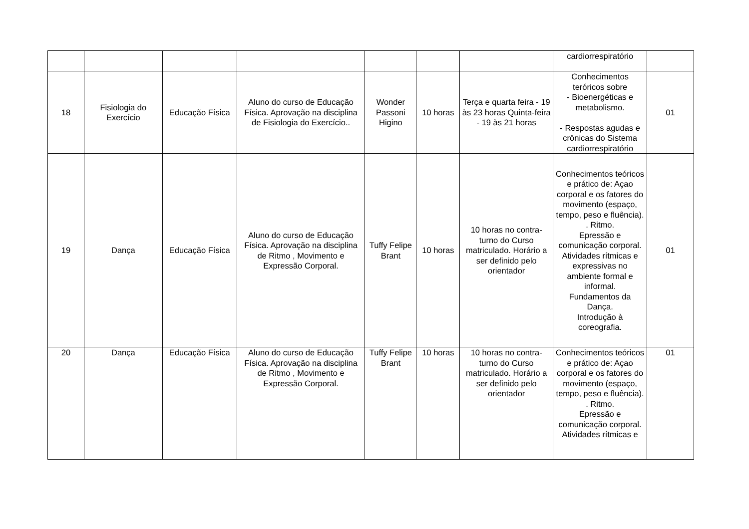| | | | | | | | cardiorrespiratório | |
| 18 | Fisiologia do Exercício | Educação Física | Aluno do curso de Educação Física. Aprovação na disciplina de Fisiologia do Exercício.. | Wonder Passoni Higino | 10 horas | Terça e quarta feira - 19 às 23 horas Quinta-feira - 19 às 21 horas | Conhecimentos teróricos sobre - Bioenergéticas e metabolismo. - Respostas agudas e crônicas do Sistema cardiorrespiratório | 01 |
| 19 | Dança | Educação Física | Aluno do curso de Educação Física. Aprovação na disciplina de Ritmo , Movimento e Expressão Corporal. | Tuffy Felipe Brant | 10 horas | 10 horas no contra-turno do Curso matriculado. Horário a ser definido pelo orientador | Conhecimentos teóricos e prático de: Açao corporal e os fatores do movimento (espaço, tempo, peso e fluência). . Ritmo. Epressão e comunicação corporal. Atividades rítmicas e expressivas no ambiente formal e informal. Fundamentos da Dança. Introdução à coreografia. | 01 |
| 20 | Dança | Educação Física | Aluno do curso de Educação Física. Aprovação na disciplina de Ritmo , Movimento e Expressão Corporal. | Tuffy Felipe Brant | 10 horas | 10 horas no contra-turno do Curso matriculado. Horário a ser definido pelo orientador | Conhecimentos teóricos e prático de: Açao corporal e os fatores do movimento (espaço, tempo, peso e fluência). . Ritmo. Epressão e comunicação corporal. Atividades rítmicas e | 01 |